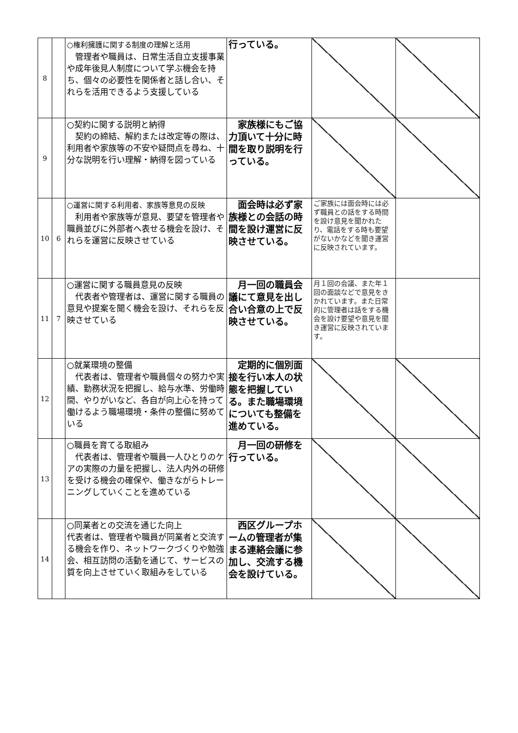| 8 | | ○権利擁護に関する制度の理解と活用 管理者や職員は、日常生活自立支援事業や成年後見人制度について学ぶ機会を持ち、個々の必要性を関係者と話し合い、それらを活用できるよう支援している | 行っている。 | | |
| 9 | | ○契約に関する説明と納得 契約の締結、解約または改定等の際は、利用者や家族等の不安や疑問点を尋ね、十分な説明を行い理解・納得を図っている | 家族様にもご協力頂いて十分に時間を取り説明を行っている。 | | |
| 10 | 6 | ○運営に関する利用者、家族等意見の反映 利用者や家族等が意見、要望を管理者や職員並びに外部者へ表せる機会を設け、それらを運営に反映させている | 面会時は必ず家族様との会話の時間を設け運営に反映させている。 | ご家族には面会時には必ず職員との話をする時間を設け意見を聞かれたり、電話をする時も要望がないかなどを聞き運営に反映されています。 | |
| 11 | 7 | ○運営に関する職員意見の反映 代表者や管理者は、運営に関する職員の意見や提案を聞く機会を設け、それらを反映させている | 月一回の職員会議にて意見を出し合い合意の上で反映させている。 | 月１回の会議、また年１回の面談などで意見をきかれています。また日常的に管理者は話をする機会を設け要望や意見を聞き運営に反映されています。 | |
| 12 | | ○就業環境の整備 代表者は、管理者や職員個々の努力や実績、勤務状況を把握し、給与水準、労働時間、やりがいなど、各自が向上心を持って働けるよう職場環境・条件の整備に努めている | 定期的に個別面接を行い本人の状態を把握している。また職場環境についても整備を進めている。 | | |
| 13 | | ○職員を育てる取組み 代表者は、管理者や職員一人ひとりのケアの実際の力量を把握し、法人内外の研修を受ける機会の確保や、働きながらトレーニングしていくことを進めている | 月一回の研修を行っている。 | | |
| 14 | | ○同業者との交流を通じた向上 代表者は、管理者や職員が同業者と交流する機会を作り、ネットワークづくりや勉強会、相互訪問の活動を通じて、サービスの質を向上させていく取組みをしている | 西区グループホームの管理者が集まる連絡会議に参加し、交流する機会を設けている。 | | |